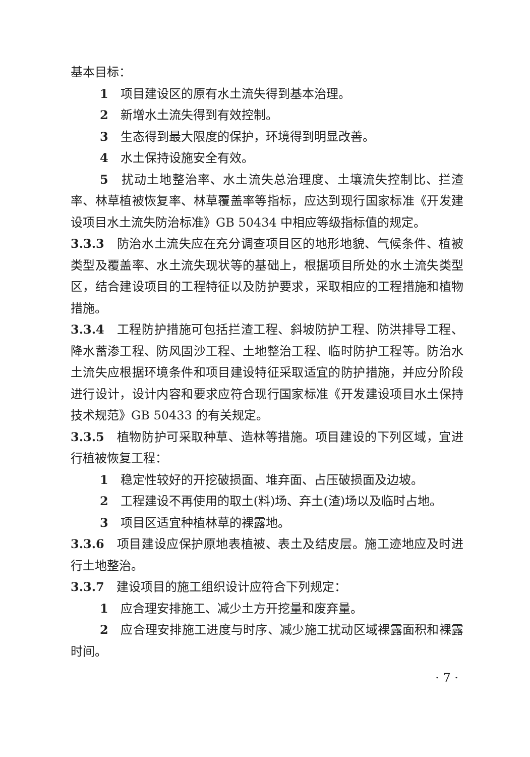基本目标：
1　项目建设区的原有水土流失得到基本治理。
2　新增水土流失得到有效控制。
3　生态得到最大限度的保护，环境得到明显改善。
4　水土保持设施安全有效。
5　扰动土地整治率、水土流失总治理度、土壤流失控制比、拦渣率、林草植被恢复率、林草覆盖率等指标，应达到现行国家标准《开发建设项目水土流失防治标准》GB 50434 中相应等级指标值的规定。
3.3.3　防治水土流失应在充分调查项目区的地形地貌、气候条件、植被类型及覆盖率、水土流失现状等的基础上，根据项目所处的水土流失类型区，结合建设项目的工程特征以及防护要求，采取相应的工程措施和植物措施。
3.3.4　工程防护措施可包括拦渣工程、斜坡防护工程、防洪排导工程、降水蓄渗工程、防风固沙工程、土地整治工程、临时防护工程等。防治水土流失应根据环境条件和项目建设特征采取适宜的防护措施，并应分阶段进行设计，设计内容和要求应符合现行国家标准《开发建设项目水土保持技术规范》GB 50433 的有关规定。
3.3.5　植物防护可采取种草、造林等措施。项目建设的下列区域，宜进行植被恢复工程：
1　稳定性较好的开挖破损面、堆弃面、占压破损面及边坡。
2　工程建设不再使用的取土(料)场、弃土(渣)场以及临时占地。
3　项目区适宜种植林草的裸露地。
3.3.6　项目建设应保护原地表植被、表土及结皮层。施工迹地应及时进行土地整治。
3.3.7　建设项目的施工组织设计应符合下列规定：
1　应合理安排施工、减少土方开挖量和废弃量。
2　应合理安排施工进度与时序、减少施工扰动区域裸露面积和裸露时间。
· 7 ·